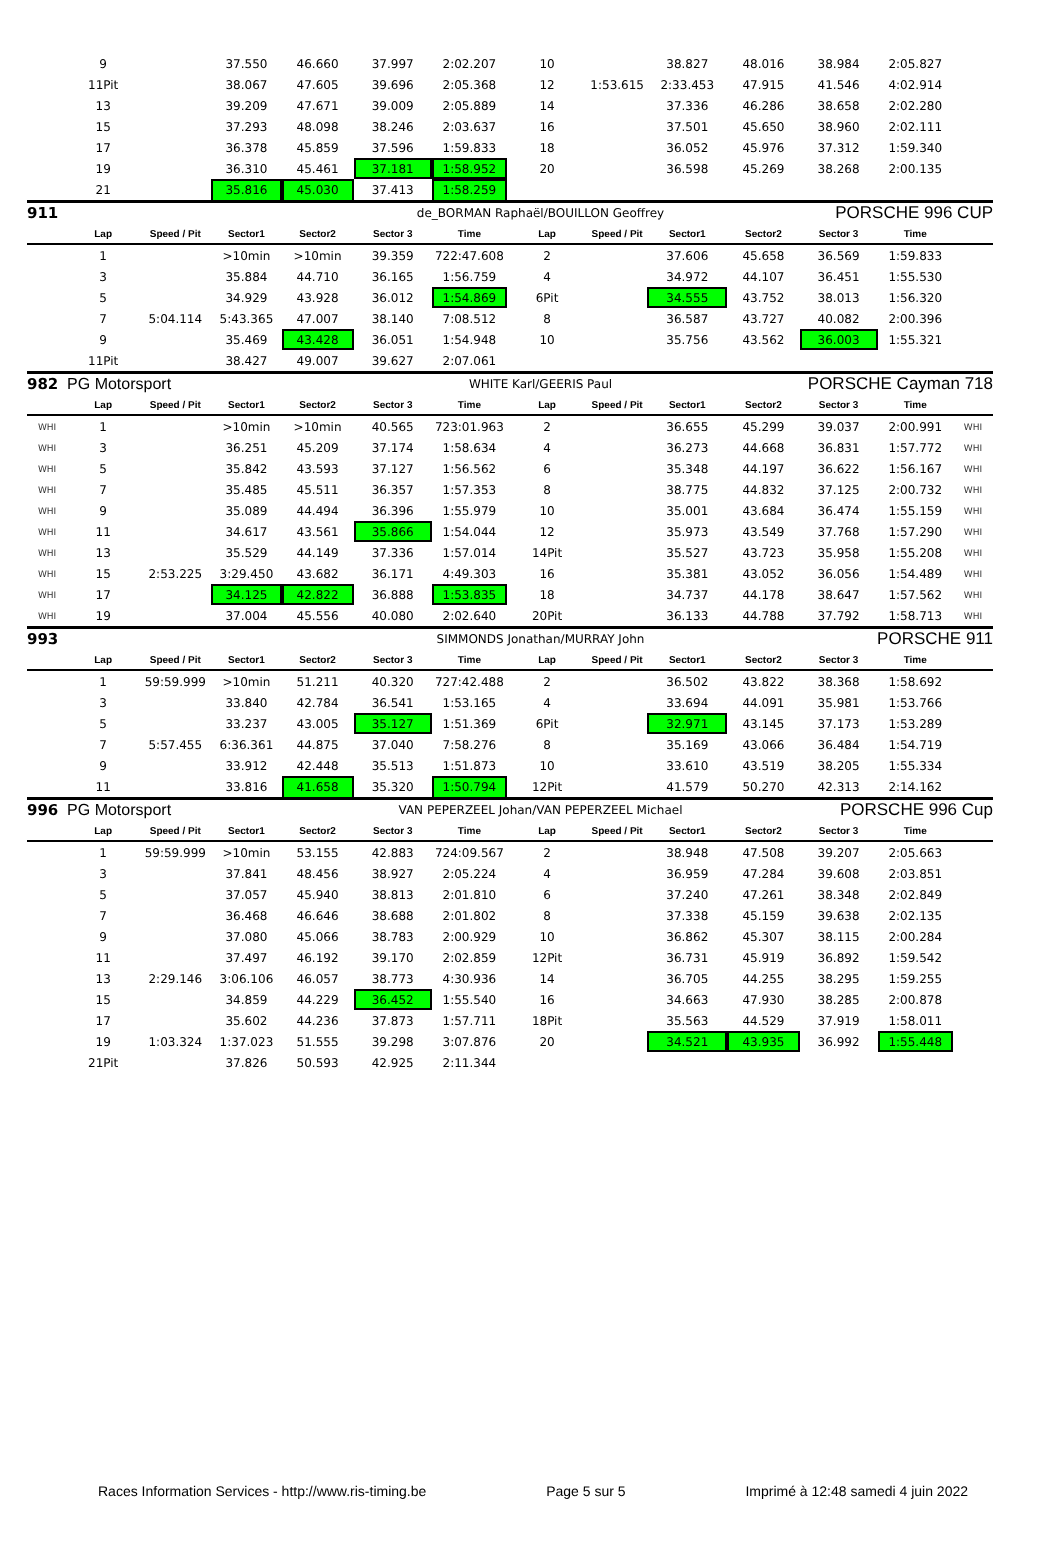| | 9 | | 37.550 | 46.660 | 37.997 | 2:02.207 | 10 | | 38.827 | 48.016 | 38.984 | 2:05.827 | |
| | 11Pit | | 38.067 | 47.605 | 39.696 | 2:05.368 | 12 | 1:53.615 | 2:33.453 | 47.915 | 41.546 | 4:02.914 | |
| | 13 | | 39.209 | 47.671 | 39.009 | 2:05.889 | 14 | | 37.336 | 46.286 | 38.658 | 2:02.280 | |
| | 15 | | 37.293 | 48.098 | 38.246 | 2:03.637 | 16 | | 37.501 | 45.650 | 38.960 | 2:02.111 | |
| | 17 | | 36.378 | 45.859 | 37.596 | 1:59.833 | 18 | | 36.052 | 45.976 | 37.312 | 1:59.340 | |
| | 19 | | 36.310 | 45.461 | 37.181 | 1:58.952 | 20 | | 36.598 | 45.269 | 38.268 | 2:00.135 | |
| | 21 | | 35.816 | 45.030 | 37.413 | 1:58.259 | | | | | | | |
| 911 | | | | | de_BORMAN Raphaël/BOUILLON Geoffrey | | | | | PORSCHE 996 CUP | | | |
| | Lap | Speed / Pit | Sector1 | Sector2 | Sector 3 | Time | Lap | Speed / Pit | Sector1 | Sector2 | Sector 3 | Time | |
| | 1 | | >10min | >10min | 39.359 | 722:47.608 | 2 | | 37.606 | 45.658 | 36.569 | 1:59.833 | |
| | 3 | | 35.884 | 44.710 | 36.165 | 1:56.759 | 4 | | 34.972 | 44.107 | 36.451 | 1:55.530 | |
| | 5 | | 34.929 | 43.928 | 36.012 | 1:54.869 | 6Pit | | 34.555 | 43.752 | 38.013 | 1:56.320 | |
| | 7 | 5:04.114 | 5:43.365 | 47.007 | 38.140 | 7:08.512 | 8 | | 36.587 | 43.727 | 40.082 | 2:00.396 | |
| | 9 | | 35.469 | 43.428 | 36.051 | 1:54.948 | 10 | | 35.756 | 43.562 | 36.003 | 1:55.321 | |
| | 11Pit | | 38.427 | 49.007 | 39.627 | 2:07.061 | | | | | | | |
| 982 | PG Motorsport | | | | WHITE Karl/GEERIS Paul | | | | | PORSCHE Cayman 718 | | | |
| | Lap | Speed / Pit | Sector1 | Sector2 | Sector 3 | Time | Lap | Speed / Pit | Sector1 | Sector2 | Sector 3 | Time | |
| WHI | 1 | | >10min | >10min | 40.565 | 723:01.963 | 2 | | 36.655 | 45.299 | 39.037 | 2:00.991 | WHI |
| WHI | 3 | | 36.251 | 45.209 | 37.174 | 1:58.634 | 4 | | 36.273 | 44.668 | 36.831 | 1:57.772 | WHI |
| WHI | 5 | | 35.842 | 43.593 | 37.127 | 1:56.562 | 6 | | 35.348 | 44.197 | 36.622 | 1:56.167 | WHI |
| WHI | 7 | | 35.485 | 45.511 | 36.357 | 1:57.353 | 8 | | 38.775 | 44.832 | 37.125 | 2:00.732 | WHI |
| WHI | 9 | | 35.089 | 44.494 | 36.396 | 1:55.979 | 10 | | 35.001 | 43.684 | 36.474 | 1:55.159 | WHI |
| WHI | 11 | | 34.617 | 43.561 | 35.866 | 1:54.044 | 12 | | 35.973 | 43.549 | 37.768 | 1:57.290 | WHI |
| WHI | 13 | | 35.529 | 44.149 | 37.336 | 1:57.014 | 14Pit | | 35.527 | 43.723 | 35.958 | 1:55.208 | WHI |
| WHI | 15 | 2:53.225 | 3:29.450 | 43.682 | 36.171 | 4:49.303 | 16 | | 35.381 | 43.052 | 36.056 | 1:54.489 | WHI |
| WHI | 17 | | 34.125 | 42.822 | 36.888 | 1:53.835 | 18 | | 34.737 | 44.178 | 38.647 | 1:57.562 | WHI |
| WHI | 19 | | 37.004 | 45.556 | 40.080 | 2:02.640 | 20Pit | | 36.133 | 44.788 | 37.792 | 1:58.713 | WHI |
| 993 | | | | | SIMMONDS Jonathan/MURRAY John | | | | | PORSCHE 911 | | | |
| | Lap | Speed / Pit | Sector1 | Sector2 | Sector 3 | Time | Lap | Speed / Pit | Sector1 | Sector2 | Sector 3 | Time | |
| | 1 | 59:59.999 | >10min | 51.211 | 40.320 | 727:42.488 | 2 | | 36.502 | 43.822 | 38.368 | 1:58.692 | |
| | 3 | | 33.840 | 42.784 | 36.541 | 1:53.165 | 4 | | 33.694 | 44.091 | 35.981 | 1:53.766 | |
| | 5 | | 33.237 | 43.005 | 35.127 | 1:51.369 | 6Pit | | 32.971 | 43.145 | 37.173 | 1:53.289 | |
| | 7 | 5:57.455 | 6:36.361 | 44.875 | 37.040 | 7:58.276 | 8 | | 35.169 | 43.066 | 36.484 | 1:54.719 | |
| | 9 | | 33.912 | 42.448 | 35.513 | 1:51.873 | 10 | | 33.610 | 43.519 | 38.205 | 1:55.334 | |
| | 11 | | 33.816 | 41.658 | 35.320 | 1:50.794 | 12Pit | | 41.579 | 50.270 | 42.313 | 2:14.162 | |
| 996 | PG Motorsport | | | | VAN PEPERZEEL Johan/VAN PEPERZEEL Michael | | | | | PORSCHE 996 Cup | | | |
| | Lap | Speed / Pit | Sector1 | Sector2 | Sector 3 | Time | Lap | Speed / Pit | Sector1 | Sector2 | Sector 3 | Time | |
| | 1 | 59:59.999 | >10min | 53.155 | 42.883 | 724:09.567 | 2 | | 38.948 | 47.508 | 39.207 | 2:05.663 | |
| | 3 | | 37.841 | 48.456 | 38.927 | 2:05.224 | 4 | | 36.959 | 47.284 | 39.608 | 2:03.851 | |
| | 5 | | 37.057 | 45.940 | 38.813 | 2:01.810 | 6 | | 37.240 | 47.261 | 38.348 | 2:02.849 | |
| | 7 | | 36.468 | 46.646 | 38.688 | 2:01.802 | 8 | | 37.338 | 45.159 | 39.638 | 2:02.135 | |
| | 9 | | 37.080 | 45.066 | 38.783 | 2:00.929 | 10 | | 36.862 | 45.307 | 38.115 | 2:00.284 | |
| | 11 | | 37.497 | 46.192 | 39.170 | 2:02.859 | 12Pit | | 36.731 | 45.919 | 36.892 | 1:59.542 | |
| | 13 | 2:29.146 | 3:06.106 | 46.057 | 38.773 | 4:30.936 | 14 | | 36.705 | 44.255 | 38.295 | 1:59.255 | |
| | 15 | | 34.859 | 44.229 | 36.452 | 1:55.540 | 16 | | 34.663 | 47.930 | 38.285 | 2:00.878 | |
| | 17 | | 35.602 | 44.236 | 37.873 | 1:57.711 | 18Pit | | 35.563 | 44.529 | 37.919 | 1:58.011 | |
| | 19 | 1:03.324 | 1:37.023 | 51.555 | 39.298 | 3:07.876 | 20 | | 34.521 | 43.935 | 36.992 | 1:55.448 | |
| | 21Pit | | 37.826 | 50.593 | 42.925 | 2:11.344 | | | | | | | |
Races Information Services - http://www.ris-timing.be Page 5 sur 5 Imprimé à 12:48 samedi 4 juin 2022